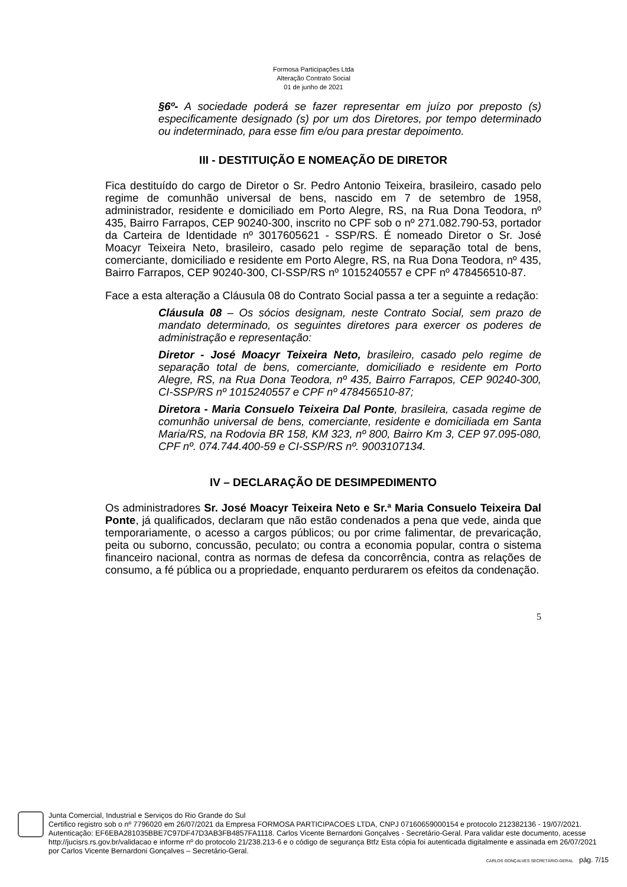Formosa Participações Ltda
Alteração Contrato Social
01 de junho de 2021
§6º- A sociedade poderá se fazer representar em juízo por preposto (s) especificamente designado (s) por um dos Diretores, por tempo determinado ou indeterminado, para esse fim e/ou para prestar depoimento.
III - DESTITUIÇÃO E NOMEAÇÃO DE DIRETOR
Fica destituído do cargo de Diretor o Sr. Pedro Antonio Teixeira, brasileiro, casado pelo regime de comunhão universal de bens, nascido em 7 de setembro de 1958, administrador, residente e domiciliado em Porto Alegre, RS, na Rua Dona Teodora, nº 435, Bairro Farrapos, CEP 90240-300, inscrito no CPF sob o nº 271.082.790-53, portador da Carteira de Identidade nº 3017605621 - SSP/RS. É nomeado Diretor o Sr. José Moacyr Teixeira Neto, brasileiro, casado pelo regime de separação total de bens, comerciante, domiciliado e residente em Porto Alegre, RS, na Rua Dona Teodora, nº 435, Bairro Farrapos, CEP 90240-300, CI-SSP/RS nº 1015240557 e CPF nº 478456510-87.
Face a esta alteração a Cláusula 08 do Contrato Social passa a ter a seguinte a redação:
Cláusula 08 – Os sócios designam, neste Contrato Social, sem prazo de mandato determinado, os seguintes diretores para exercer os poderes de administração e representação:
Diretor - José Moacyr Teixeira Neto, brasileiro, casado pelo regime de separação total de bens, comerciante, domiciliado e residente em Porto Alegre, RS, na Rua Dona Teodora, nº 435, Bairro Farrapos, CEP 90240-300, CI-SSP/RS nº 1015240557 e CPF nº 478456510-87;
Diretora - Maria Consuelo Teixeira Dal Ponte, brasileira, casada regime de comunhão universal de bens, comerciante, residente e domiciliada em Santa Maria/RS, na Rodovia BR 158, KM 323, nº 800, Bairro Km 3, CEP 97.095-080, CPF nº. 074.744.400-59 e CI-SSP/RS nº. 9003107134.
IV – DECLARAÇÃO DE DESIMPEDIMENTO
Os administradores Sr. José Moacyr Teixeira Neto e Sr.ª Maria Consuelo Teixeira Dal Ponte, já qualificados, declaram que não estão condenados a pena que vede, ainda que temporariamente, o acesso a cargos públicos; ou por crime falimentar, de prevaricação, peita ou suborno, concussão, peculato; ou contra a economia popular, contra o sistema financeiro nacional, contra as normas de defesa da concorrência, contra as relações de consumo, a fé pública ou a propriedade, enquanto perdurarem os efeitos da condenação.
5
Junta Comercial, Industrial e Serviços do Rio Grande do Sul
Certifico registro sob o nº 7796020 em 26/07/2021 da Empresa FORMOSA PARTICIPACOES LTDA, CNPJ 07160659000154 e protocolo 212382136 - 19/07/2021. Autenticação: EF6EBA281035BBE7C97DF47D3AB3FB4857FA1118. Carlos Vicente Bernardoni Gonçalves - Secretário-Geral. Para validar este documento, acesse http://jucisrs.rs.gov.br/validacao e informe nº do protocolo 21/238.213-6 e o código de segurança Btfz Esta cópia foi autenticada digitalmente e assinada em 26/07/2021 por Carlos Vicente Bernardoni Gonçalves – Secretário-Geral.
CARLOS GONÇALVES SECRETÁRIO-GERAL pág. 7/15